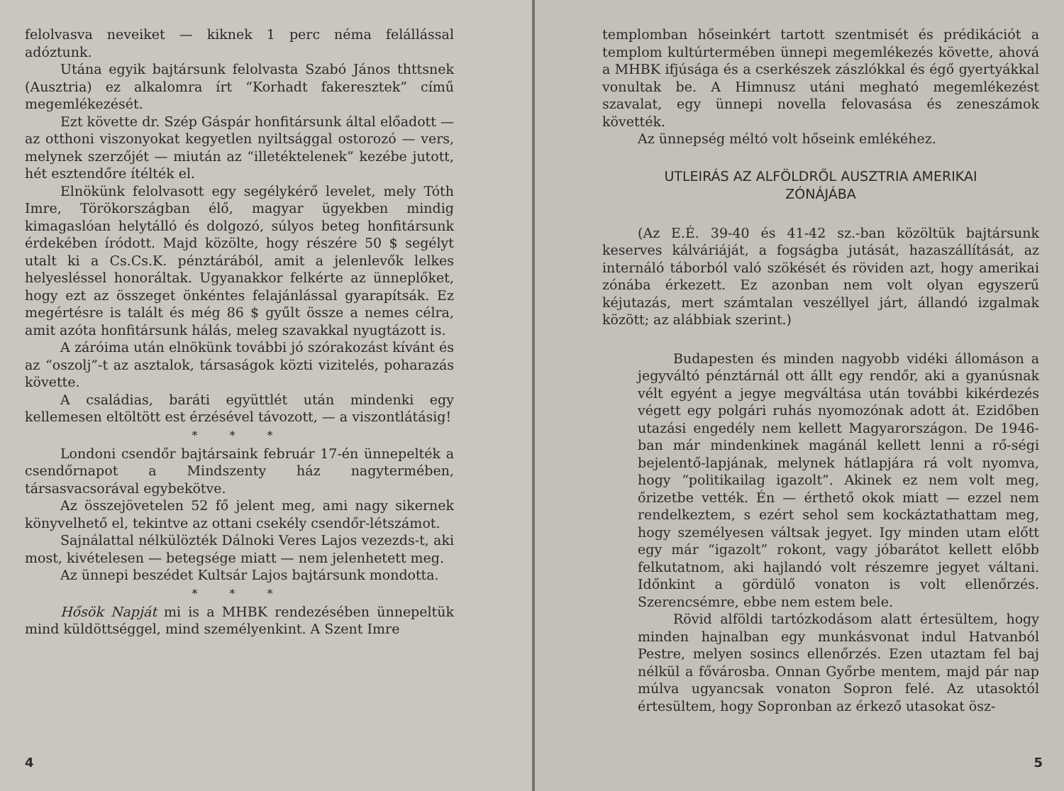felolvasva neveiket — kiknek 1 perc néma felállással adóztunk.
Utána egyik bajtársunk felolvasta Szabó János thttsnek (Ausztria) ez alkalomra írt “Korhadt fakeresztek” című megemlékezését.
Ezt követte dr. Szép Gáspár honfitársunk által előadott — az otthoni viszonyokat kegyetlen nyiltsággal ostorozó — vers, melynek szerzőjét — miután az “illetéktelenek” kezébe jutott, hét esztendőre ítélték el.
Elnökünk felolvasott egy segélykérő levelet, mely Tóth Imre, Törökországban élő, magyar ügyekben mindig kimagaslóan helytálló és dolgozó, súlyos beteg honfitársunk érdekében íródott. Majd közölte, hogy részére 50 $ segélyt utalt ki a Cs.Cs.K. pénztárából, amit a jelenlevők lelkes helyesléssel honoráltak. Ugyanakkor felkérte az ünneplőket, hogy ezt az összeget önkéntes felajánlással gyarapítsák. Ez megértésre is talált és még 86 $ gyűlt össze a nemes célra, amit azóta honfitársunk hálás, meleg szavakkal nyugtázott is.
A záróima után elnökünk további jó szórakozást kívánt és az “oszolj”-t az asztalok, társaságok közti vizitelés, poharazás követte.
A családias, baráti együttlét után mindenki egy kellemesen eltöltött est érzésével távozott, — a viszontlátásig!
* * *
Londoni csendőr bajtársaink február 17-én ünnepelték a csendőrnapot a Mindszenty ház nagytermében, társasvacsorával egybekötve.
Az összejövetelen 52 fő jelent meg, ami nagy sikernek könyvelhető el, tekintve az ottani csekély csendőr-létszámot.
Sajnálattal nélkülözték Dálnoki Veres Lajos vezezds-t, aki most, kivételesen — betegsége miatt — nem jelenhetett meg.
Az ünnepi beszédet Kultsár Lajos bajtársunk mondotta.
* * *
Hősök Napját mi is a MHBK rendezésében ünnepeltük mind küldöttséggel, mind személyenkint. A Szent Imre
4
templomban hőseinkért tartott szentmisét és prédikációt a templom kultúrtermében ünnepi megemlékezés követte, ahová a MHBK ifjúsága és a cserkészek zászlókkal és égő gyertyákkal vonultak be. A Himnusz utáni megható megemlékezést szavalat, egy ünnepi novella felovasása és zeneszámok követték.
Az ünnepség méltó volt hőseink emlékéhez.
UTLEIRÁS AZ ALFÖLDRŐL AUSZTRIA AMERIKAI
ZÓNÁJÁBA
(Az E.É. 39-40 és 41-42 sz.-ban közöltük bajtársunk keserves kálváriáját, a fogságba jutását, hazaszállítását, az internáló táborból való szökését és röviden azt, hogy amerikai zónába érkezett. Ez azonban nem volt olyan egyszerű kéjutazás, mert számtalan veszéllyel járt, állandó izgalmak között; az alábbiak szerint.)
Budapesten és minden nagyobb vidéki állomáson a jegyváltó pénztárnál ott állt egy rendőr, aki a gyanúsnak vélt egyént a jegye megváltása után további kikérdezés végett egy polgári ruhás nyomozónak adott át. Ezidőben utazási engedély nem kellett Magyarországon. De 1946-ban már mindenkinek magánál kellett lenni a rő-ségi bejelentő-lapjának, melynek hátlapjára rá volt nyomva, hogy “politikailag igazolt”. Akinek ez nem volt meg, őrizetbe vették. Én — érthető okok miatt — ezzel nem rendelkeztem, s ezért sehol sem kockáztathattam meg, hogy személyesen váltsak jegyet. Igy minden utam előtt egy már “igazolt” rokont, vagy jóbarátot kellett előbb felkutatnom, aki hajlandó volt részemre jegyet váltani. Időnkint a gördülő vonaton is volt ellenőrzés. Szerencsémre, ebbe nem estem bele.
Rövid alföldi tartózkodásom alatt értesültem, hogy minden hajnalban egy munkásvonat indul Hatvanból Pestre, melyen sosincs ellenőrzés. Ezen utaztam fel baj nélkül a fővárosba. Onnan Győrbe mentem, majd pár nap múlva ugyancsak vonaton Sopron felé. Az utasoktól értesültem, hogy Sopronban az érkező utasokat ösz-
5